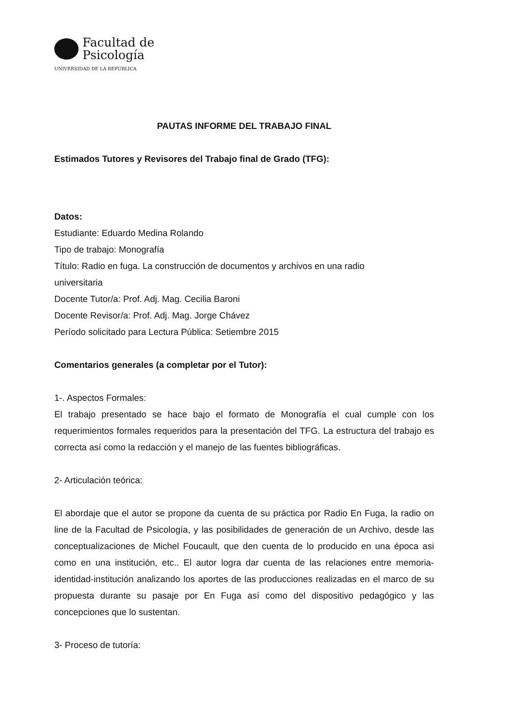Facultad de
Psicología
UNIVERSIDAD DE LA REPÚBLICA
PAUTAS INFORME DEL TRABAJO FINAL
Estimados Tutores y Revisores del Trabajo final de Grado (TFG):
Datos:
Estudiante: Eduardo Medina Rolando
Tipo de trabajo: Monografía
Título: Radio en fuga. La construcción de documentos y archivos en una radio
universitaria
Docente Tutor/a: Prof. Adj. Mag. Cecilia Baroni
Docente Revisor/a: Prof. Adj. Mag. Jorge Chávez
Período solicitado para Lectura Pública: Setiembre 2015
Comentarios generales (a completar por el Tutor):
1-. Aspectos Formales:
El trabajo presentado se hace bajo el formato de Monografía el cual cumple con los requerimientos formales requeridos para la presentación del TFG. La estructura del trabajo es correcta así como la redacción y el manejo de las fuentes bibliográficas.
2- Articulación teórica:
El abordaje que el autor se propone da cuenta de su práctica por Radio En Fuga, la radio on line de la Facultad de Psicología, y las posibilidades de generación de un Archivo, desde las conceptualizaciones de Michel Foucault, que den cuenta de lo producido en una época asi como en una institución, etc.. El autor logra dar cuenta de las relaciones entre memoria-identidad-institución analizando los aportes de las producciones realizadas en el marco de su propuesta durante su pasaje por En Fuga así como del dispositivo pedagógico y las concepciones que lo sustentan.
3- Proceso de tutoría: